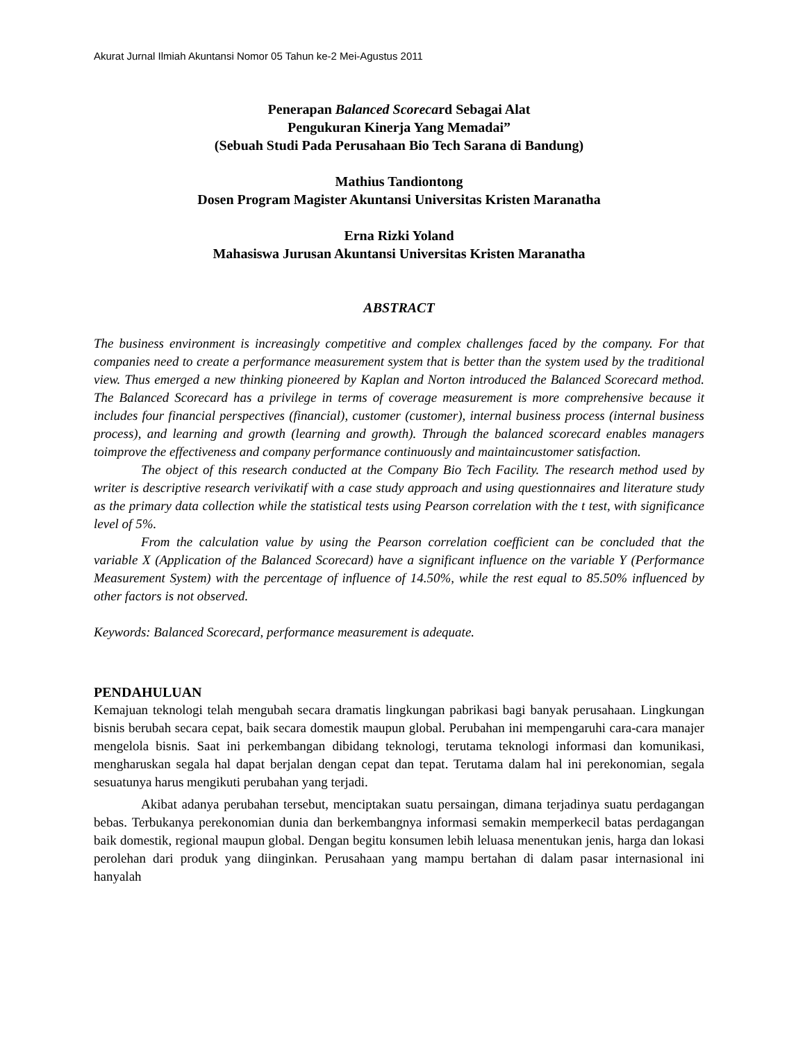Akurat Jurnal Ilmiah Akuntansi Nomor 05 Tahun ke-2 Mei-Agustus 2011
Penerapan Balanced Scorecard Sebagai Alat
Pengukuran Kinerja Yang Memadai”
(Sebuah Studi Pada Perusahaan Bio Tech Sarana di Bandung)
Mathius Tandiontong
Dosen Program Magister Akuntansi Universitas Kristen Maranatha
Erna Rizki Yoland
Mahasiswa Jurusan Akuntansi Universitas Kristen Maranatha
ABSTRACT
The business environment is increasingly competitive and complex challenges faced by the company. For that companies need to create a performance measurement system that is better than the system used by the traditional view. Thus emerged a new thinking pioneered by Kaplan and Norton introduced the Balanced Scorecard method. The Balanced Scorecard has a privilege in terms of coverage measurement is more comprehensive because it includes four financial perspectives (financial), customer (customer), internal business process (internal business process), and learning and growth (learning and growth). Through the balanced scorecard enables managers toimprove the effectiveness and company performance continuously and maintaincustomer satisfaction.
The object of this research conducted at the Company Bio Tech Facility. The research method used by writer is descriptive research verivikatif with a case study approach and using questionnaires and literature study as the primary data collection while the statistical tests using Pearson correlation with the t test, with significance level of 5%.
From the calculation value by using the Pearson correlation coefficient can be concluded that the variable X (Application of the Balanced Scorecard) have a significant influence on the variable Y (Performance Measurement System) with the percentage of influence of 14.50%, while the rest equal to 85.50% influenced by other factors is not observed.
Keywords: Balanced Scorecard, performance measurement is adequate.
PENDAHULUAN
Kemajuan teknologi telah mengubah secara dramatis lingkungan pabrikasi bagi banyak perusahaan. Lingkungan bisnis berubah secara cepat, baik secara domestik maupun global. Perubahan ini mempengaruhi cara-cara manajer mengelola bisnis. Saat ini perkembangan dibidang teknologi, terutama teknologi informasi dan komunikasi, mengharuskan segala hal dapat berjalan dengan cepat dan tepat. Terutama dalam hal ini perekonomian, segala sesuatunya harus mengikuti perubahan yang terjadi.
Akibat adanya perubahan tersebut, menciptakan suatu persaingan, dimana terjadinya suatu perdagangan bebas. Terbukanya perekonomian dunia dan berkembangnya informasi semakin memperkecil batas perdagangan baik domestik, regional maupun global. Dengan begitu konsumen lebih leluasa menentukan jenis, harga dan lokasi perolehan dari produk yang diinginkan. Perusahaan yang mampu bertahan di dalam pasar internasional ini hanyalah